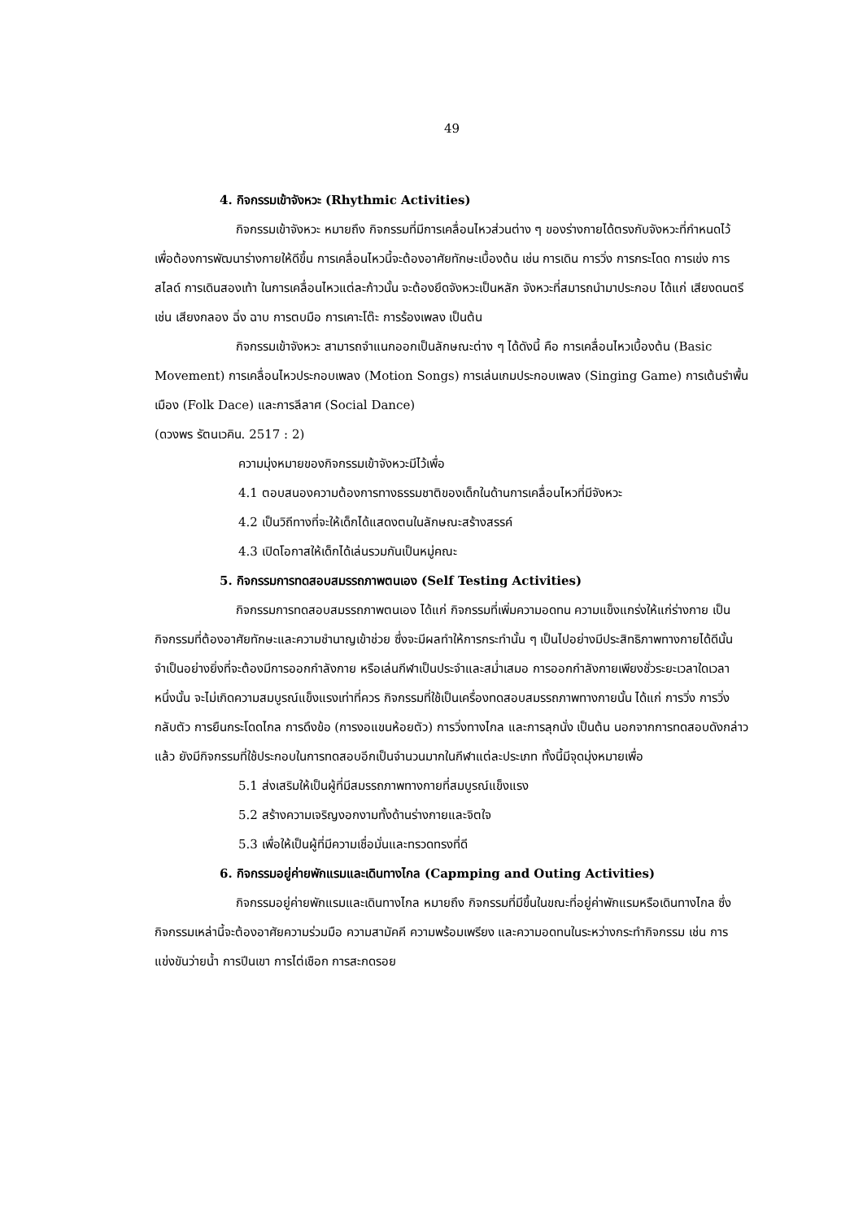49
4. กิจกรรมเข้าจังหวะ (Rhythmic Activities)
กิจกรรมเข้าจังหวะ หมายถึง กิจกรรมที่มีการเคลื่อนไหวส่วนต่าง ๆ ของร่างกายได้ตรงกับจังหวะที่กำหนดไว้เพื่อต้องการพัฒนาร่างกายให้ดีขึ้น การเคลื่อนไหวนี้จะต้องอาศัยทักษะเบื้องต้น เช่น การเดิน การวิ่ง การกระโดด การเข่ง การสไลด์ การเดินสองเท้า ในการเคลื่อนไหวแต่ละก้าวนั้น จะต้องยึดจังหวะเป็นหลัก จังหวะที่สมารถนำมาประกอบ ได้แก่ เสียงดนตรี เช่น เสียงกลอง ฉิ่ง ฉาบ การตบมือ การเคาะโต๊ะ การร้องเพลง เป็นต้น
กิจกรรมเข้าจังหวะ สามารถจำแนกออกเป็นลักษณะต่าง ๆ ได้ดังนี้ คือ การเคลื่อนไหวเบื้องต้น (Basic Movement) การเคลื่อนไหวประกอบเพลง (Motion Songs) การเล่นเกมประกอบเพลง (Singing Game) การเต้นรำพื้นเมือง (Folk Dace) และการลีลาศ (Social Dance)
(ดวงพร รัตนเวคิน. 2517 : 2)
ความมุ่งหมายของกิจกรรมเข้าจังหวะมีไว้เพื่อ
4.1 ตอบสนองความต้องการทางธรรมชาติของเด็กในด้านการเคลื่อนไหวที่มีจังหวะ
4.2 เป็นวิถีทางที่จะให้เด็กได้แสดงตนในลักษณะสร้างสรรค์
4.3 เปิดโอกาสให้เด็กได้เล่นรวมกันเป็นหมู่คณะ
5. กิจกรรมการทดสอบสมรรถภาพตนเอง (Self Testing Activities)
กิจกรรมการทดสอบสมรรถภาพตนเอง ได้แก่ กิจกรรมที่เพิ่มความอดทน ความแข็งแกร่งให้แก่ร่างกาย เป็นกิจกรรมที่ต้องอาศัยทักษะและความชำนาญเข้าช่วย ซึ่งจะมีผลทำให้การกระทำนั้น ๆ เป็นไปอย่างมีประสิทธิภาพทางกายได้ดีนั้น จำเป็นอย่างยิ่งที่จะต้องมีการออกกำลังกาย หรือเล่นกีฬาเป็นประจำและสม่ำเสมอ การออกกำลังกายเพียงชั่วระยะเวลาใดเวลาหนึ่งนั้น จะไม่เกิดความสมบูรณ์แข็งแรงเท่าที่ควร กิจกรรมที่ใช้เป็นเครื่องทดสอบสมรรถภาพทางกายนั้น ได้แก่ การวิ่ง การวิ่งกลับตัว การยืนกระโดดไกล การดึงข้อ (การงอแขนห้อยตัว) การวิ่งทางไกล และการลุกนั่ง เป็นต้น นอกจากการทดสอบดังกล่าวแล้ว ยังมีกิจกรรมที่ใช้ประกอบในการทดสอบอีกเป็นจำนวนมากในกีฬาแต่ละประเภท ทั้งนี้มีจุดมุ่งหมายเพื่อ
5.1 ส่งเสริมให้เป็นผู้ที่มีสมรรถภาพทางกายที่สมบูรณ์แข็งแรง
5.2 สร้างความเจริญงอกงามทั้งด้านร่างกายและจิตใจ
5.3 เพื่อให้เป็นผู้ที่มีความเชื่อมั่นและทรวดทรงที่ดี
6. กิจกรรมอยู่ค่ายพักแรมและเดินทางไกล (Capmping and Outing Activities)
กิจกรรมอยู่ค่ายพักแรมและเดินทางไกล หมายถึง กิจกรรมที่มีขึ้นในขณะที่อยู่ค่าพักแรมหรือเดินทางไกล ซึ่งกิจกรรมเหล่านี้จะต้องอาศัยความร่วมมือ ความสามัคคี ความพร้อมเพรียง และความอดทนในระหว่างกระทำกิจกรรม เช่น การแข่งขันว่ายน้ำ การปีนเขา การไต่เชือก การสะกดรอย